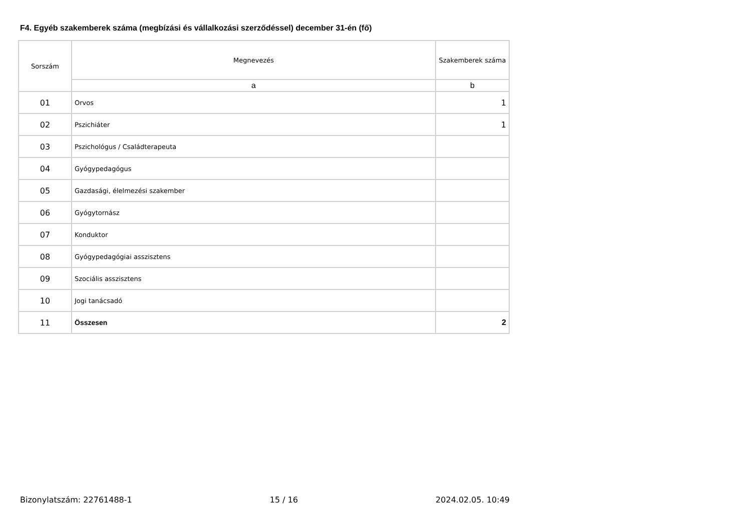F4. Egyéb szakemberek száma (megbízási és vállalkozási szerződéssel) december 31-én (fő)
| Sorszám | Megnevezés | Szakemberek száma |
| | a | b |
| 01 | Orvos | 1 |
| 02 | Pszichiáter | 1 |
| 03 | Pszichológus / Családterapeuta | |
| 04 | Gyógypedagógus | |
| 05 | Gazdasági, élelmezési szakember | |
| 06 | Gyógytornász | |
| 07 | Konduktor | |
| 08 | Gyógypedagógiai asszisztens | |
| 09 | Szociális asszisztens | |
| 10 | Jogi tanácsadó | |
| 11 | Összesen | 2 |
Bizonylatszám: 22761488-1 15 / 16 2024.02.05. 10:49